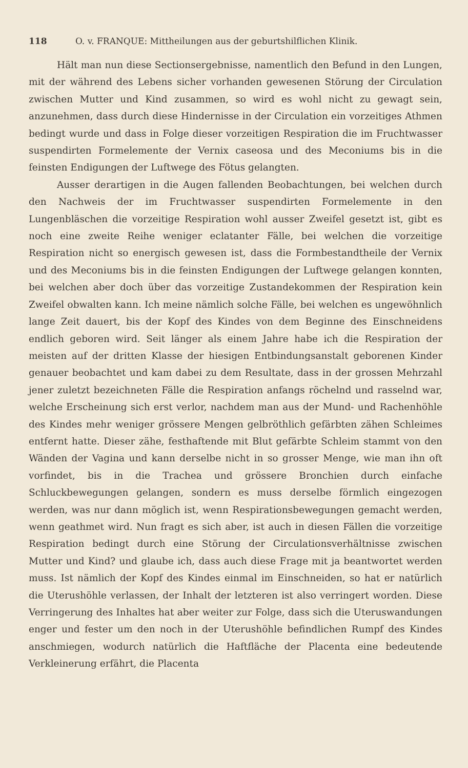118 O. v. FRANQUE: Mittheilungen aus der geburtshilflichen Klinik.
Hält man nun diese Sectionsergebnisse, namentlich den Befund in den Lungen, mit der während des Lebens sicher vorhanden gewesenen Störung der Circulation zwischen Mutter und Kind zusammen, so wird es wohl nicht zu gewagt sein, anzunehmen, dass durch diese Hindernisse in der Circulation ein vorzeitiges Athmen bedingt wurde und dass in Folge dieser vorzeitigen Respiration die im Fruchtwasser suspendirten Formelemente der Vernix caseosa und des Meconiums bis in die feinsten Endigungen der Luftwege des Fötus gelangten.
Ausser derartigen in die Augen fallenden Beobachtungen, bei welchen durch den Nachweis der im Fruchtwasser suspendirten Formelemente in den Lungenbläschen die vorzeitige Respiration wohl ausser Zweifel gesetzt ist, gibt es noch eine zweite Reihe weniger eclatanter Fälle, bei welchen die vorzeitige Respiration nicht so energisch gewesen ist, dass die Formbestandtheile der Vernix und des Meconiums bis in die feinsten Endigungen der Luftwege gelangen konnten, bei welchen aber doch über das vorzeitige Zustandekommen der Respiration kein Zweifel obwalten kann. Ich meine nämlich solche Fälle, bei welchen es ungewöhnlich lange Zeit dauert, bis der Kopf des Kindes von dem Beginne des Einschneidens endlich geboren wird. Seit länger als einem Jahre habe ich die Respiration der meisten auf der dritten Klasse der hiesigen Entbindungsanstalt geborenen Kinder genauer beobachtet und kam dabei zu dem Resultate, dass in der grossen Mehrzahl jener zuletzt bezeichneten Fälle die Respiration anfangs röchelnd und rasselnd war, welche Erscheinung sich erst verlor, nachdem man aus der Mund- und Rachenhöhle des Kindes mehr weniger grössere Mengen gelbröthlich gefärbten zähen Schleimes entfernt hatte. Dieser zähe, festhaftende mit Blut gefärbte Schleim stammt von den Wänden der Vagina und kann derselbe nicht in so grosser Menge, wie man ihn oft vorfindet, bis in die Trachea und grössere Bronchien durch einfache Schluckbewegungen gelangen, sondern es muss derselbe förmlich eingezogen werden, was nur dann möglich ist, wenn Respirationsbewegungen gemacht werden, wenn geathmet wird. Nun fragt es sich aber, ist auch in diesen Fällen die vorzeitige Respiration bedingt durch eine Störung der Circulationsverhältnisse zwischen Mutter und Kind? und glaube ich, dass auch diese Frage mit ja beantwortet werden muss. Ist nämlich der Kopf des Kindes einmal im Einschneiden, so hat er natürlich die Uterushöhle verlassen, der Inhalt der letzteren ist also verringert worden. Diese Verringerung des Inhaltes hat aber weiter zur Folge, dass sich die Uteruswandungen enger und fester um den noch in der Uterushöhle befindlichen Rumpf des Kindes anschmiegen, wodurch natürlich die Haftfläche der Placenta eine bedeutende Verkleinerung erfährt, die Placenta